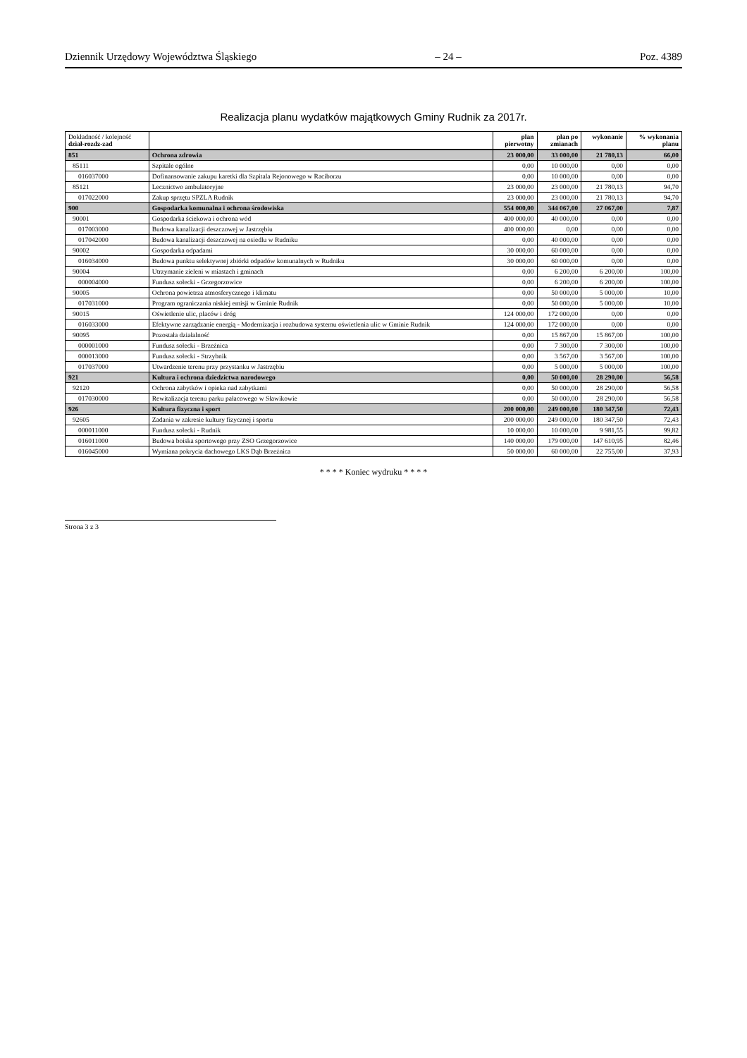Dziennik Urzędowy Województwa Śląskiego – 24 – Poz. 4389
Realizacja planu wydatków majątkowych Gminy Rudnik za 2017r.
| Dokładność / kolejność dział-rozdz-zad | | plan pierwotny | plan po zmianach | wykonanie | % wykonania planu |
| --- | --- | --- | --- | --- | --- |
| 851 | Ochrona zdrowia | 23 000,00 | 33 000,00 | 21 780,13 | 66,00 |
| 85111 | Szpitale ogólne | 0,00 | 10 000,00 | 0,00 | 0,00 |
| 016037000 | Dofinansowanie zakupu karetki dla Szpitala Rejonowego w Raciborzu | 0,00 | 10 000,00 | 0,00 | 0,00 |
| 85121 | Lecznictwo ambulatoryjne | 23 000,00 | 23 000,00 | 21 780,13 | 94,70 |
| 017022000 | Zakup sprzętu SPZLA Rudnik | 23 000,00 | 23 000,00 | 21 780,13 | 94,70 |
| 900 | Gospodarka komunalna i ochrona środowiska | 554 000,00 | 344 067,00 | 27 067,00 | 7,87 |
| 90001 | Gospodarka ściekowa i ochrona wód | 400 000,00 | 40 000,00 | 0,00 | 0,00 |
| 017003000 | Budowa kanalizacji deszczowej w Jastrzębiu | 400 000,00 | 0,00 | 0,00 | 0,00 |
| 017042000 | Budowa kanalizacji deszczowej na osiedlu w Rudniku | 0,00 | 40 000,00 | 0,00 | 0,00 |
| 90002 | Gospodarka odpadami | 30 000,00 | 60 000,00 | 0,00 | 0,00 |
| 016034000 | Budowa punktu selektywnej zbiórki odpadów komunalnych w Rudniku | 30 000,00 | 60 000,00 | 0,00 | 0,00 |
| 90004 | Utrzymanie zieleni w miastach i gminach | 0,00 | 6 200,00 | 6 200,00 | 100,00 |
| 000004000 | Fundusz sołecki - Grzegorzowice | 0,00 | 6 200,00 | 6 200,00 | 100,00 |
| 90005 | Ochrona powietrza atmosferycznego i klimatu | 0,00 | 50 000,00 | 5 000,00 | 10,00 |
| 017031000 | Program ograniczania niskiej emisji w Gminie Rudnik | 0,00 | 50 000,00 | 5 000,00 | 10,00 |
| 90015 | Oświetlenie ulic, placów i dróg | 124 000,00 | 172 000,00 | 0,00 | 0,00 |
| 016033000 | Efektywne zarządzanie energią - Modernizacja i rozbudowa systemu oświetlenia ulic w Gminie Rudnik | 124 000,00 | 172 000,00 | 0,00 | 0,00 |
| 90095 | Pozostała działalność | 0,00 | 15 867,00 | 15 867,00 | 100,00 |
| 000001000 | Fundusz sołecki - Brzeźnica | 0,00 | 7 300,00 | 7 300,00 | 100,00 |
| 000013000 | Fundusz sołecki - Strzybnik | 0,00 | 3 567,00 | 3 567,00 | 100,00 |
| 017037000 | Utwardzenie terenu przy przystanku w Jastrzębiu | 0,00 | 5 000,00 | 5 000,00 | 100,00 |
| 921 | Kultura i ochrona dziedzictwa narodowego | 0,00 | 50 000,00 | 28 290,00 | 56,58 |
| 92120 | Ochrona zabytków i opieka nad zabytkami | 0,00 | 50 000,00 | 28 290,00 | 56,58 |
| 017030000 | Rewitalizacja terenu parku pałacowego w Sławikowie | 0,00 | 50 000,00 | 28 290,00 | 56,58 |
| 926 | Kultura fizyczna i sport | 200 000,00 | 249 000,00 | 180 347,50 | 72,43 |
| 92605 | Zadania w zakresie kultury fizycznej i sportu | 200 000,00 | 249 000,00 | 180 347,50 | 72,43 |
| 000011000 | Fundusz sołecki - Rudnik | 10 000,00 | 10 000,00 | 9 981,55 | 99,82 |
| 016011000 | Budowa boiska sportowego przy ZSO Grzegorzowice | 140 000,00 | 179 000,00 | 147 610,95 | 82,46 |
| 016045000 | Wymiana pokrycia dachowego LKS Dąb Brzeźnica | 50 000,00 | 60 000,00 | 22 755,00 | 37,93 |
* * * * Koniec wydruku * * * *
Strona 3 z 3